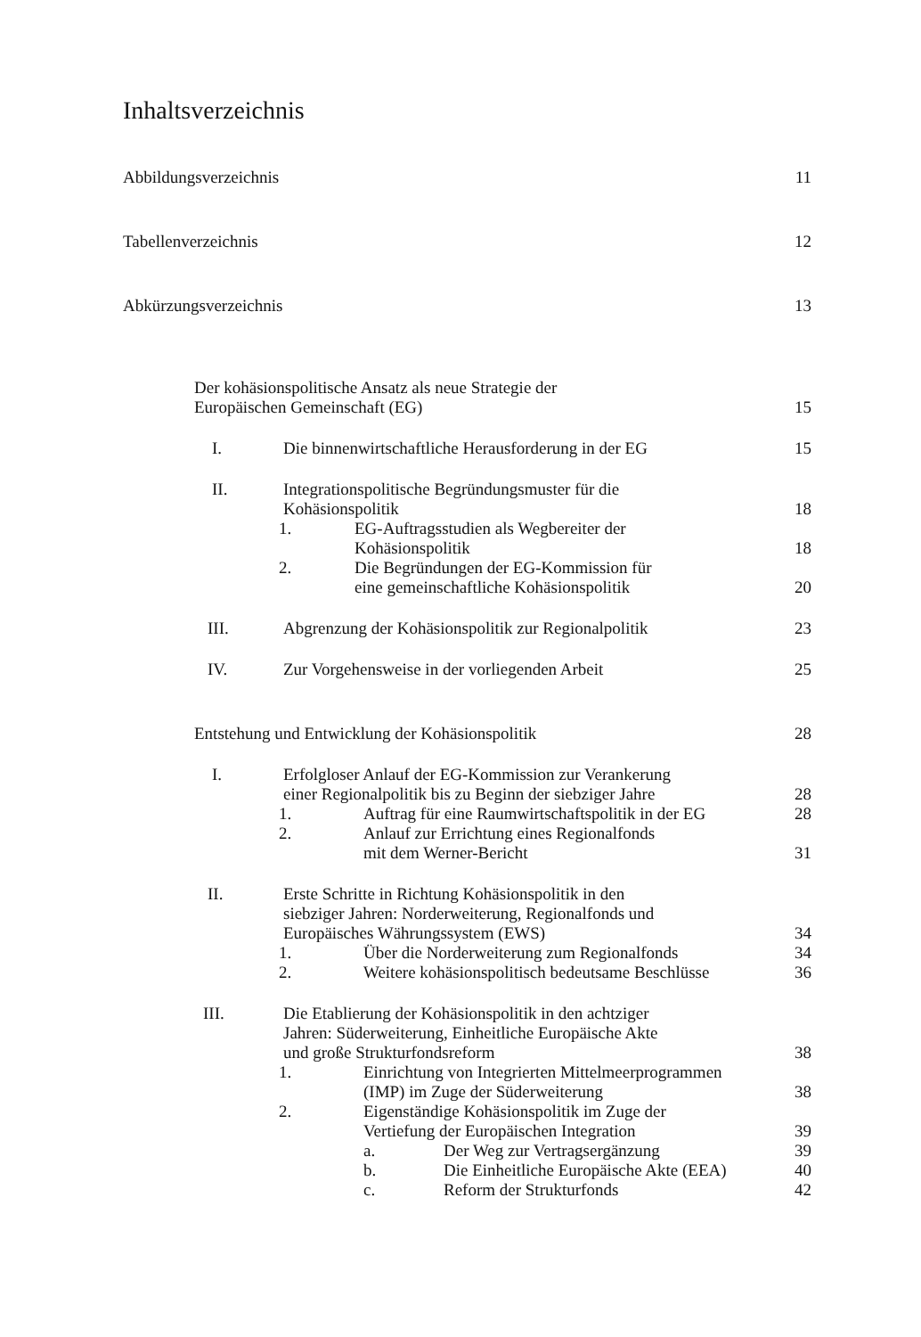Inhaltsverzeichnis
Abbildungsverzeichnis
11
Tabellenverzeichnis
12
Abkürzungsverzeichnis
13
Der kohäsionspolitische Ansatz als neue Strategie der
Europäischen Gemeinschaft (EG)
15
I. Die binnenwirtschaftliche Herausforderung in der EG
15
II. Integrationspolitische Begründungsmuster für die
Kohäsionspolitik
18
1. EG-Auftragsstudien als Wegbereiter der
Kohäsionspolitik
18
2. Die Begründungen der EG-Kommission für
eine gemeinschaftliche Kohäsionspolitik
20
III. Abgrenzung der Kohäsionspolitik zur Regionalpolitik
23
IV. Zur Vorgehensweise in der vorliegenden Arbeit
25
Entstehung und Entwicklung der Kohäsionspolitik
28
I. Erfolgloser Anlauf der EG-Kommission zur Verankerung
einer Regionalpolitik bis zu Beginn der siebziger Jahre
28
1. Auftrag für eine Raumwirtschaftspolitik in der EG
28
2. Anlauf zur Errichtung eines Regionalfonds
mit dem Werner-Bericht
31
II. Erste Schritte in Richtung Kohäsionspolitik in den
siebziger Jahren: Norderweiterung, Regionalfonds und
Europäisches Währungssystem (EWS)
34
1. Über die Norderweiterung zum Regionalfonds
34
2. Weitere kohäsionspolitisch bedeutsame Beschlüsse
36
III. Die Etablierung der Kohäsionspolitik in den achtziger
Jahren: Süderweiterung, Einheitliche Europäische Akte
und große Strukturfondsreform
38
1. Einrichtung von Integrierten Mittelmeerprogrammen
(IMP) im Zuge der Süderweiterung
38
2. Eigenständige Kohäsionspolitik im Zuge der
Vertiefung der Europäischen Integration
39
a. Der Weg zur Vertragsergänzung
39
b. Die Einheitliche Europäische Akte (EEA)
40
c. Reform der Strukturfonds
42